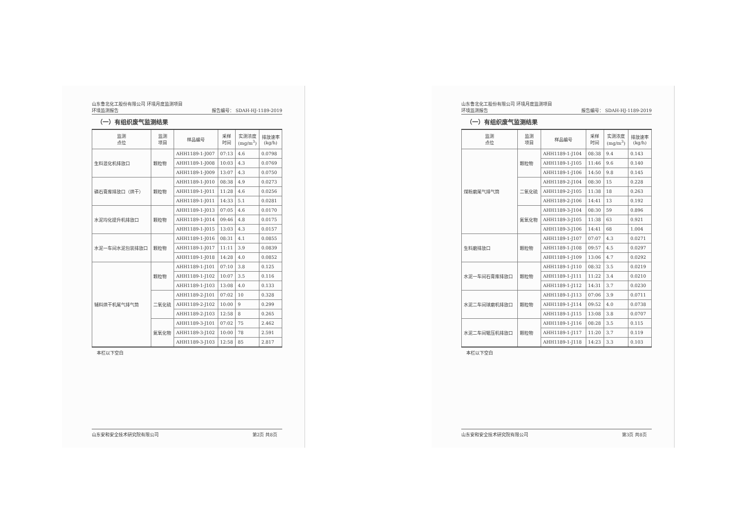山东鲁北化工股份有限公司 环境月度监测项目
环境监测报告 报告编号： SDAH-HJ-1189-2019
（一）有组织废气监测结果
| 监测 点位 | 监测 项目 | 样品编号 | 采样 时间 | 实测浓度 (mg/m<sup>3</sup>) | 排放速率 (kg/h) |
| --- | --- | --- | --- | --- | --- |
| 生料混化机排放口 | 颗粒物 | AHH1189-1-J007 | 07:13 | 4.6 | 0.0798 |
| | | AHH1189-1-J008 | 10:03 | 4.3 | 0.0769 |
| | | AHH1189-1-J009 | 13:07 | 4.3 | 0.0750 |
| 磷石膏库排放口（烘干） | 颗粒物 | AHH1189-1-J010 | 08:38 | 4.9 | 0.0273 |
| | | AHH1189-1-J011 | 11:28 | 4.6 | 0.0256 |
| | | AHH1189-1-J011 | 14:33 | 5.1 | 0.0281 |
| 水泥均化提升机排放口 | 颗粒物 | AHH1189-1-J013 | 07:05 | 4.6 | 0.0170 |
| | | AHH1189-1-J014 | 09:46 | 4.8 | 0.0175 |
| | | AHH1189-1-J015 | 13:03 | 4.3 | 0.0157 |
| 水泥一车间水泥包装排放口 | 颗粒物 | AHH1189-1-J016 | 08:31 | 4.1 | 0.0855 |
| | | AHH1189-1-J017 | 11:11 | 3.9 | 0.0839 |
| | | AHH1189-1-J018 | 14:28 | 4.0 | 0.0852 |
| 辅料烘干机尾气排气筒 | 颗粒物 | AHH1189-1-J101 | 07:10 | 3.8 | 0.125 |
| | | AHH1189-1-J102 | 10:07 | 3.5 | 0.116 |
| | | AHH1189-1-J103 | 13:08 | 4.0 | 0.133 |
| | 二氧化硫 | AHH1189-2-J101 | 07:02 | 10 | 0.328 |
| | | AHH1189-2-J102 | 10:00 | 9 | 0.299 |
| | | AHH1189-2-J103 | 12:58 | 8 | 0.265 |
| | 氮氧化物 | AHH1189-3-J101 | 07:02 | 75 | 2.462 |
| | | AHH1189-3-J102 | 10:00 | 78 | 2.591 |
| | | AHH1189-3-J103 | 12:58 | 85 | 2.817 |
本栏以下空白
山东安和安全技术研究院有限公司 第2页 共8页
山东鲁北化工股份有限公司 环境月度监测项目
环境监测报告 报告编号： SDAH-HJ-1189-2019
（一）有组织废气监测结果
| 监测 点位 | 监测 项目 | 样品编号 | 采样 时间 | 实测浓度 (mg/m<sup>3</sup>) | 排放速率 (kg/h) |
| --- | --- | --- | --- | --- | --- |
| 煤粉磨尾气排气筒 | 颗粒物 | AHH1189-1-J104 | 08:38 | 9.4 | 0.143 |
| | | AHH1189-1-J105 | 11:46 | 9.6 | 0.140 |
| | | AHH1189-1-J106 | 14:50 | 9.8 | 0.145 |
| | 二氧化硫 | AHH1189-2-J104 | 08:30 | 15 | 0.228 |
| | | AHH1189-2-J105 | 11:38 | 18 | 0.263 |
| | | AHH1189-2-J106 | 14:41 | 13 | 0.192 |
| | 氮氧化物 | AHH1189-3-J104 | 08:30 | 59 | 0.896 |
| | | AHH1189-3-J105 | 11:38 | 63 | 0.921 |
| | | AHH1189-3-J106 | 14:41 | 68 | 1.004 |
| 生料磨排放口 | 颗粒物 | AHH1189-1-J107 | 07:07 | 4.3 | 0.0271 |
| | | AHH1189-1-J108 | 09:57 | 4.5 | 0.0297 |
| | | AHH1189-1-J109 | 13:06 | 4.7 | 0.0292 |
| 水泥一车间石膏库排放口 | 颗粒物 | AHH1189-1-J110 | 08:32 | 3.5 | 0.0219 |
| | | AHH1189-1-J111 | 11:22 | 3.4 | 0.0210 |
| | | AHH1189-1-J112 | 14:31 | 3.7 | 0.0230 |
| 水泥二车间球磨机排放口 | 颗粒物 | AHH1189-1-J113 | 07:06 | 3.9 | 0.0711 |
| | | AHH1189-1-J114 | 09:52 | 4.0 | 0.0738 |
| | | AHH1189-1-J115 | 13:08 | 3.8 | 0.0707 |
| 水泥二车间辊压机排放口 | 颗粒物 | AHH1189-1-J116 | 08:28 | 3.5 | 0.115 |
| | | AHH1189-1-J117 | 11:20 | 3.7 | 0.119 |
| | | AHH1189-1-J118 | 14:23 | 3.3 | 0.103 |
本栏以下空白
山东安和安全技术研究院有限公司 第3页 共8页